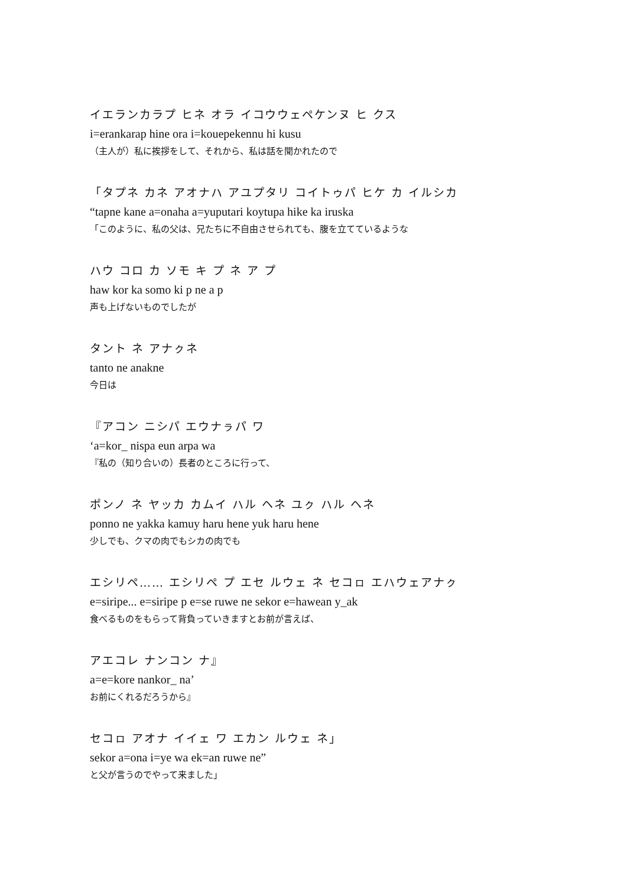イエランカラプ ヒネ オラ イコウウェペケンヌ ヒ クス
i=erankarap hine ora i=kouepekennu hi kusu
（主人が）私に挨拶をして、それから、私は話を聞かれたので
「タプネ カネ アオナハ アユプタリ コイトゥパ ヒケ カ イルシカ
“tapne kane a=onaha a=yuputari koytupa hike ka iruska
「このように、私の父は、兄たちに不自由させられても、腹を立てているような
ハウ コロ カ ソモ キ プ ネ ア プ
haw kor ka somo ki p ne a p
声も上げないものでしたが
タント ネ アナㇰネ
tanto ne anakne
今日は
『アコン ニシパ エウナㇻパ ワ
‘a=kor_ nispa eun arpa wa
『私の（知り合いの）長者のところに行って、
ポンノ ネ ヤッカ カムイ ハル ヘネ ユㇰ ハル ヘネ
ponno ne yakka kamuy haru hene yuk haru hene
少しでも、クマの肉でもシカの肉でも
エシリペ…… エシリペ プ エセ ルウェ ネ セコㇿ エハウェアナㇰ
e=siripe... e=siripe p e=se ruwe ne sekor e=hawean y_ak
食べるものをもらって背負っていきますとお前が言えば、
アエコレ ナンコン ナ』
a=e=kore nankor_ na’
お前にくれるだろうから』
セコㇿ アオナ イイェ ワ エカン ルウェ ネ」
sekor a=ona i=ye wa ek=an ruwe ne”
と父が言うのでやって来ました」